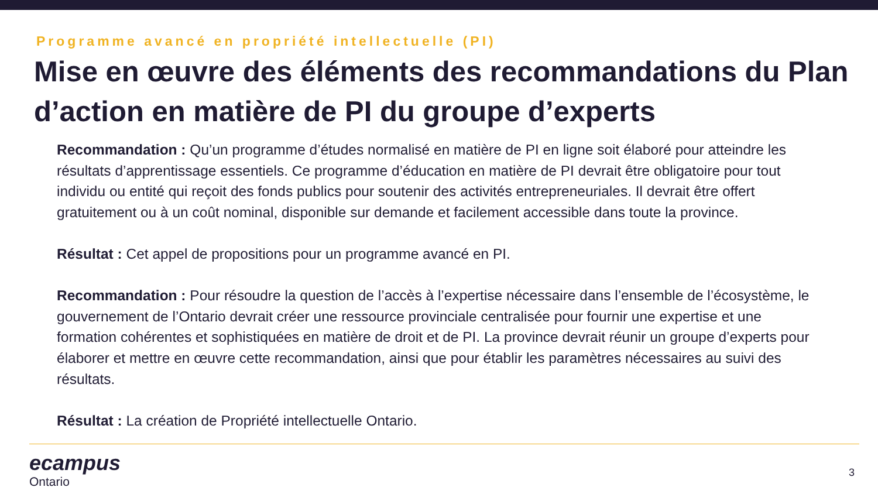Programme avancé en propriété intellectuelle (PI)
Mise en œuvre des éléments des recommandations du Plan d’action en matière de PI du groupe d’experts
Recommandation : Qu’un programme d’études normalisé en matière de PI en ligne soit élaboré pour atteindre les résultats d’apprentissage essentiels. Ce programme d’éducation en matière de PI devrait être obligatoire pour tout individu ou entité qui reçoit des fonds publics pour soutenir des activités entrepreneuriales. Il devrait être offert gratuitement ou à un coût nominal, disponible sur demande et facilement accessible dans toute la province.
Résultat : Cet appel de propositions pour un programme avancé en PI.
Recommandation : Pour résoudre la question de l’accès à l’expertise nécessaire dans l’ensemble de l’écosystème, le gouvernement de l’Ontario devrait créer une ressource provinciale centralisée pour fournir une expertise et une formation cohérentes et sophistiquées en matière de droit et de PI. La province devrait réunir un groupe d’experts pour élaborer et mettre en œuvre cette recommandation, ainsi que pour établir les paramètres nécessaires au suivi des résultats.
Résultat : La création de Propriété intellectuelle Ontario.
ecampus
Ontario
3